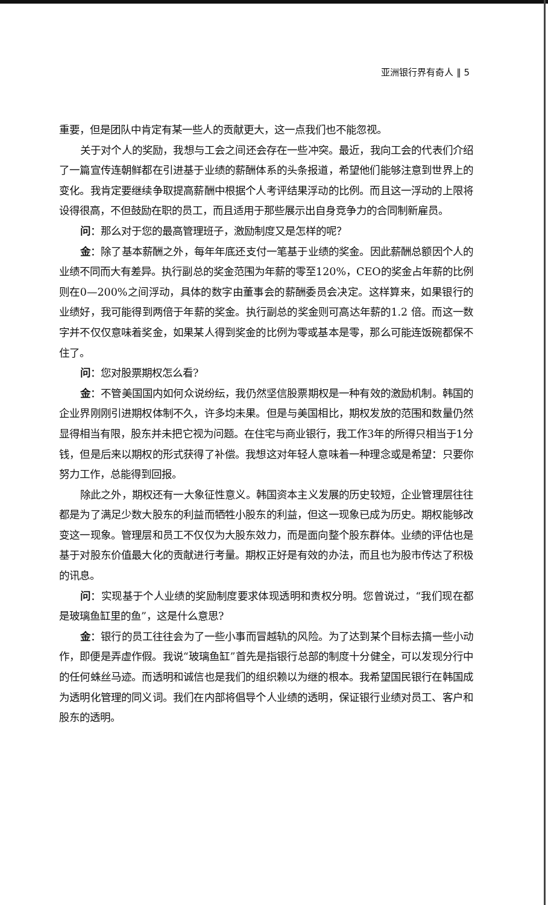亚洲银行界有奇人 ‖ 5
重要，但是团队中肯定有某一些人的贡献更大，这一点我们也不能忽视。
关于对个人的奖励，我想与工会之间还会存在一些冲突。最近，我向工会的代表们介绍了一篇宣传连朝鲜都在引进基于业绩的薪酬体系的头条报道，希望他们能够注意到世界上的变化。我肯定要继续争取提高薪酬中根据个人考评结果浮动的比例。而且这一浮动的上限将设得很高，不但鼓励在职的员工，而且适用于那些展示出自身竞争力的合同制新雇员。
问：那么对于您的最高管理班子，激励制度又是怎样的呢？
金：除了基本薪酬之外，每年年底还支付一笔基于业绩的奖金。因此薪酬总额因个人的业绩不同而大有差异。执行副总的奖金范围为年薪的零至120%，CEO的奖金占年薪的比例则在0—200%之间浮动，具体的数字由董事会的薪酬委员会决定。这样算来，如果银行的业绩好，我可能得到两倍于年薪的奖金。执行副总的奖金则可高达年薪的1.2 倍。而这一数字并不仅仅意味着奖金，如果某人得到奖金的比例为零或基本是零，那么可能连饭碗都保不住了。
问：您对股票期权怎么看?
金：不管美国国内如何众说纷纭，我仍然坚信股票期权是一种有效的激励机制。韩国的企业界刚刚引进期权体制不久，许多均未果。但是与美国相比，期权发放的范围和数量仍然显得相当有限，股东并未把它视为问题。在住宅与商业银行，我工作3年的所得只相当于1分钱，但是后来以期权的形式获得了补偿。我想这对年轻人意味着一种理念或是希望：只要你努力工作，总能得到回报。
除此之外，期权还有一大象征性意义。韩国资本主义发展的历史较短，企业管理层往往都是为了满足少数大股东的利益而牺牲小股东的利益，但这一现象已成为历史。期权能够改变这一现象。管理层和员工不仅仅为大股东效力，而是面向整个股东群体。业绩的评估也是基于对股东价值最大化的贡献进行考量。期权正好是有效的办法，而且也为股市传达了积极的讯息。
问：实现基于个人业绩的奖励制度要求体现透明和责权分明。您曾说过，“我们现在都是玻璃鱼缸里的鱼”，这是什么意思?
金：银行的员工往往会为了一些小事而冒越轨的风险。为了达到某个目标去搞一些小动作，即便是弄虚作假。我说“玻璃鱼缸”首先是指银行总部的制度十分健全，可以发现分行中的任何蛛丝马迹。而透明和诚信也是我们的组织赖以为继的根本。我希望国民银行在韩国成为透明化管理的同义词。我们在内部将倡导个人业绩的透明，保证银行业绩对员工、客户和股东的透明。